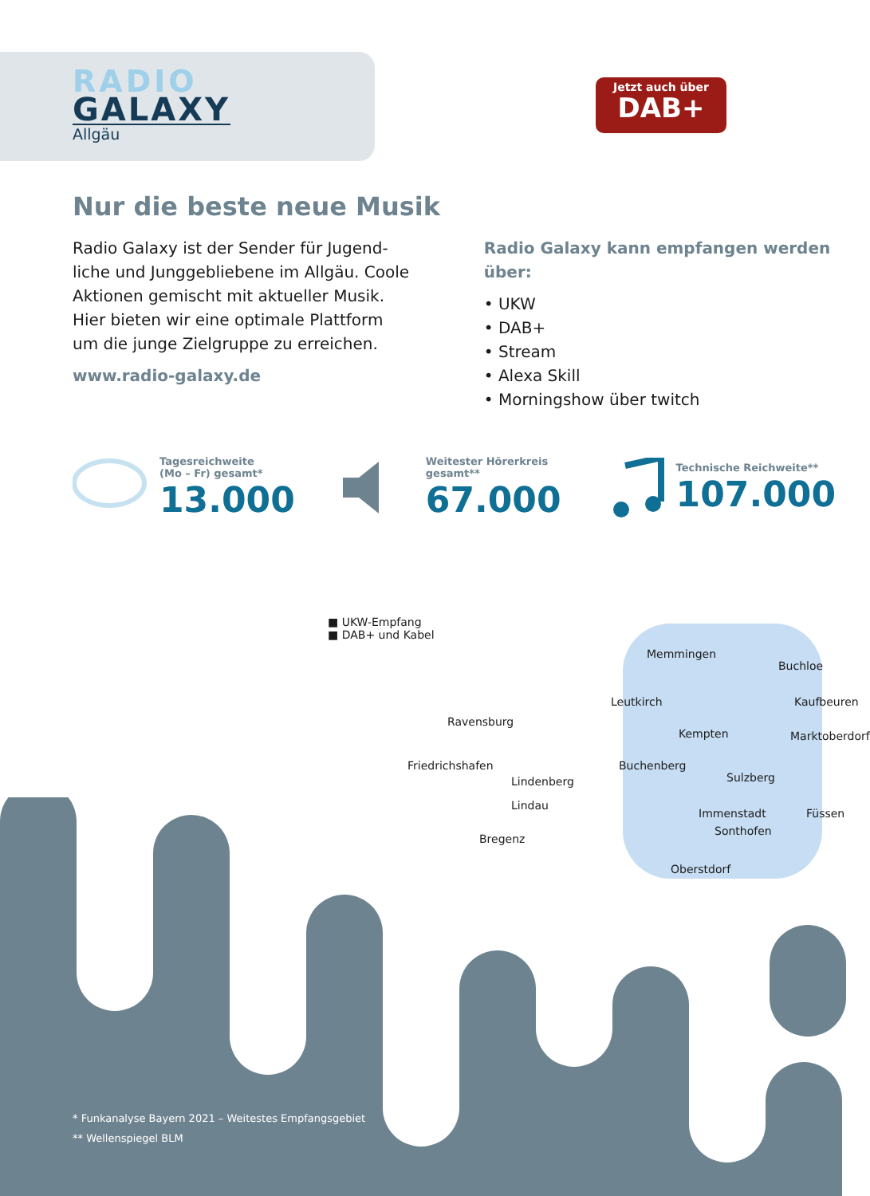RADIO
GALAXY
Allgäu
Jetzt auch über
DAB+
Nur die beste neue Musik
Radio Galaxy ist der Sender für Jugend­liche und Junggebliebene im Allgäu. Coole Aktionen gemischt mit aktueller Musik. Hier bieten wir eine optimale Plattform um die junge Zielgruppe zu erreichen.
www.radio-galaxy.de
Radio Galaxy kann empfangen werden über:
• UKW
• DAB+
• Stream
• Alexa Skill
• Morningshow über twitch
Tagesreichweite
(Mo – Fr) gesamt*
13.000
Weitester Hörerkreis
gesamt**
67.000
Technische Reichweite**
107.000
■ UKW-Empfang
■ DAB+ und Kabel
Memmingen
Buchloe
Kaufbeuren Leutkirch
Ravensburg
Kempten Marktoberdorf
Friedrichshafen Buchenberg
Sulzberg Lindenberg
Lindau
Immenstadt Füssen
Sonthofen
Bregenz
Oberstdorf
* Funkanalyse Bayern 2021 – Weitestes Empfangsgebiet
** Wellenspiegel BLM